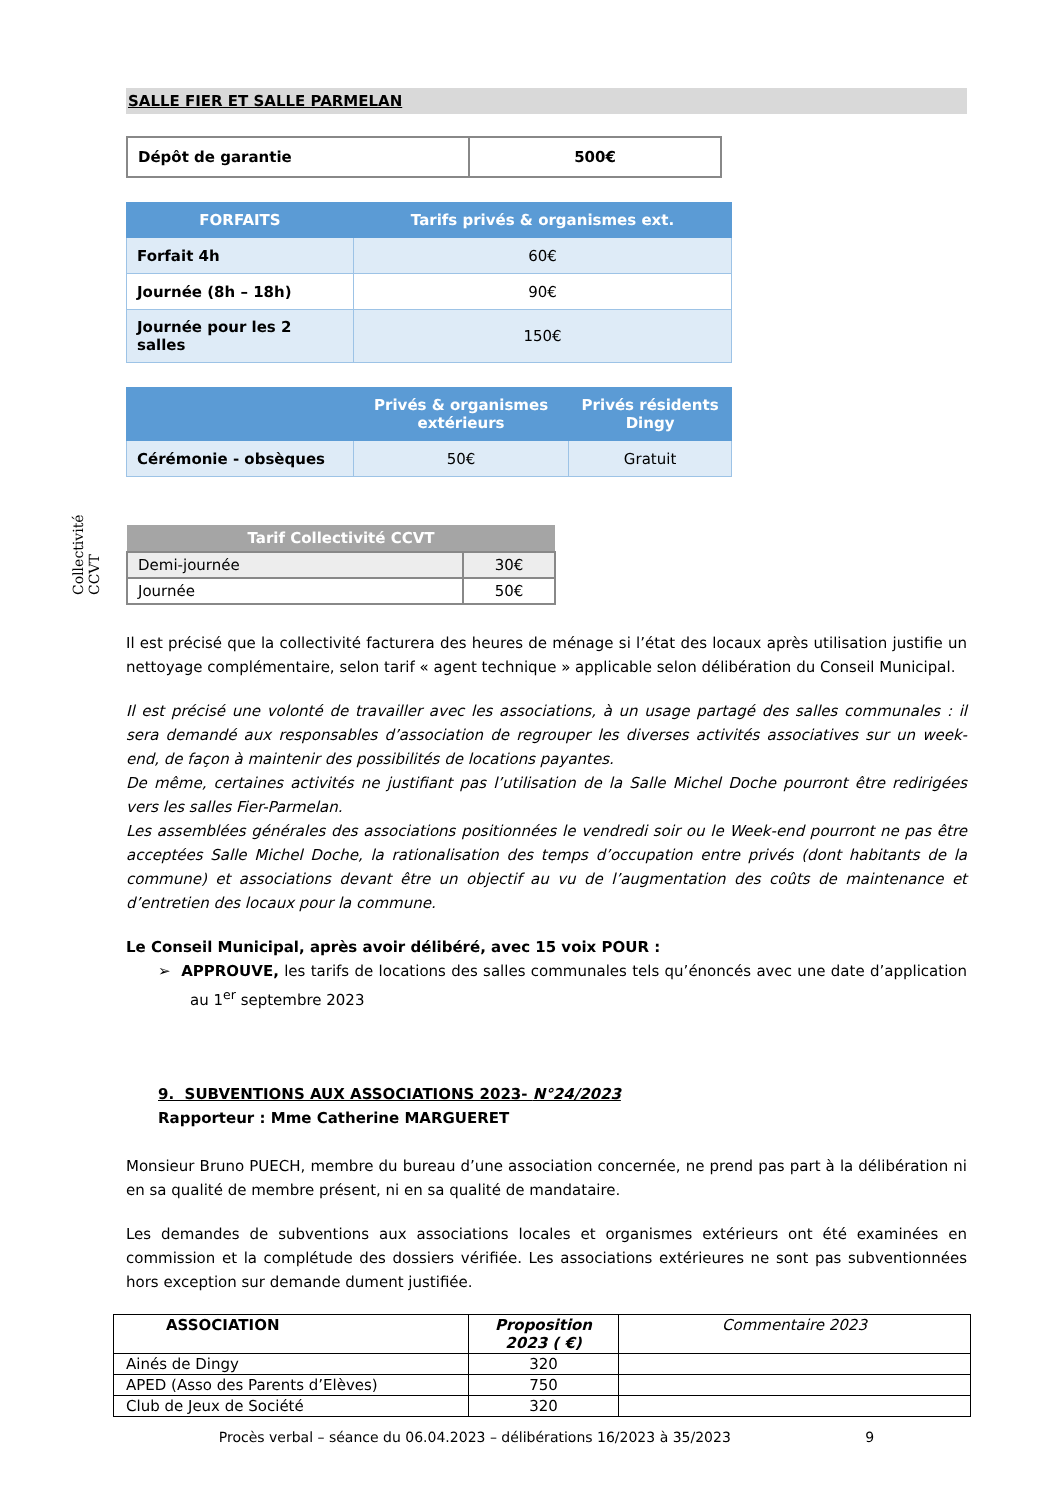Collectivité CCVT
SALLE FIER ET SALLE PARMELAN
| Dépôt de garantie | 500€ |
| FORFAITS | Tarifs privés & organismes ext. |
| --- | --- |
| Forfait 4h | 60€ |
| Journée (8h – 18h) | 90€ |
| Journée pour les 2 salles | 150€ |
| | Privés & organismes extérieurs | Privés résidents Dingy |
| --- | --- | --- |
| Cérémonie - obsèques | 50€ | Gratuit |
| Tarif Collectivité CCVT | |
| --- | --- |
| Demi-journée | 30€ |
| Journée | 50€ |
Il est précisé que la collectivité facturera des heures de ménage si l’état des locaux après utilisation justifie un nettoyage complémentaire, selon tarif « agent technique » applicable selon délibération du Conseil Municipal.
Il est précisé une volonté de travailler avec les associations, à un usage partagé des salles communales : il sera demandé aux responsables d’association de regrouper les diverses activités associatives sur un week-end, de façon à maintenir des possibilités de locations payantes.
De même, certaines activités ne justifiant pas l’utilisation de la Salle Michel Doche pourront être redirigées vers les salles Fier-Parmelan.
Les assemblées générales des associations positionnées le vendredi soir ou le Week-end pourront ne pas être acceptées Salle Michel Doche, la rationalisation des temps d’occupation entre privés (dont habitants de la commune) et associations devant être un objectif au vu de l’augmentation des coûts de maintenance et d’entretien des locaux pour la commune.
Le Conseil Municipal, après avoir délibéré, avec 15 voix POUR :
➢ APPROUVE, les tarifs de locations des salles communales tels qu’énoncés avec une date d’application au 1<sup>er</sup> septembre 2023
9. SUBVENTIONS AUX ASSOCIATIONS 2023- N°24/2023
Rapporteur : Mme Catherine MARGUERET
Monsieur Bruno PUECH, membre du bureau d’une association concernée, ne prend pas part à la délibération ni en sa qualité de membre présent, ni en sa qualité de mandataire.
Les demandes de subventions aux associations locales et organismes extérieurs ont été examinées en commission et la complétude des dossiers vérifiée. Les associations extérieures ne sont pas subventionnées hors exception sur demande dument justifiée.
| ASSOCIATION | Proposition 2023 ( €) | Commentaire 2023 |
| --- | --- | --- |
| Ainés de Dingy | 320 | |
| APED (Asso des Parents d’Elèves) | 750 | |
| Club de Jeux de Société | 320 | |
Procès verbal – séance du 06.04.2023 – délibérations 16/2023 à 35/2023 9